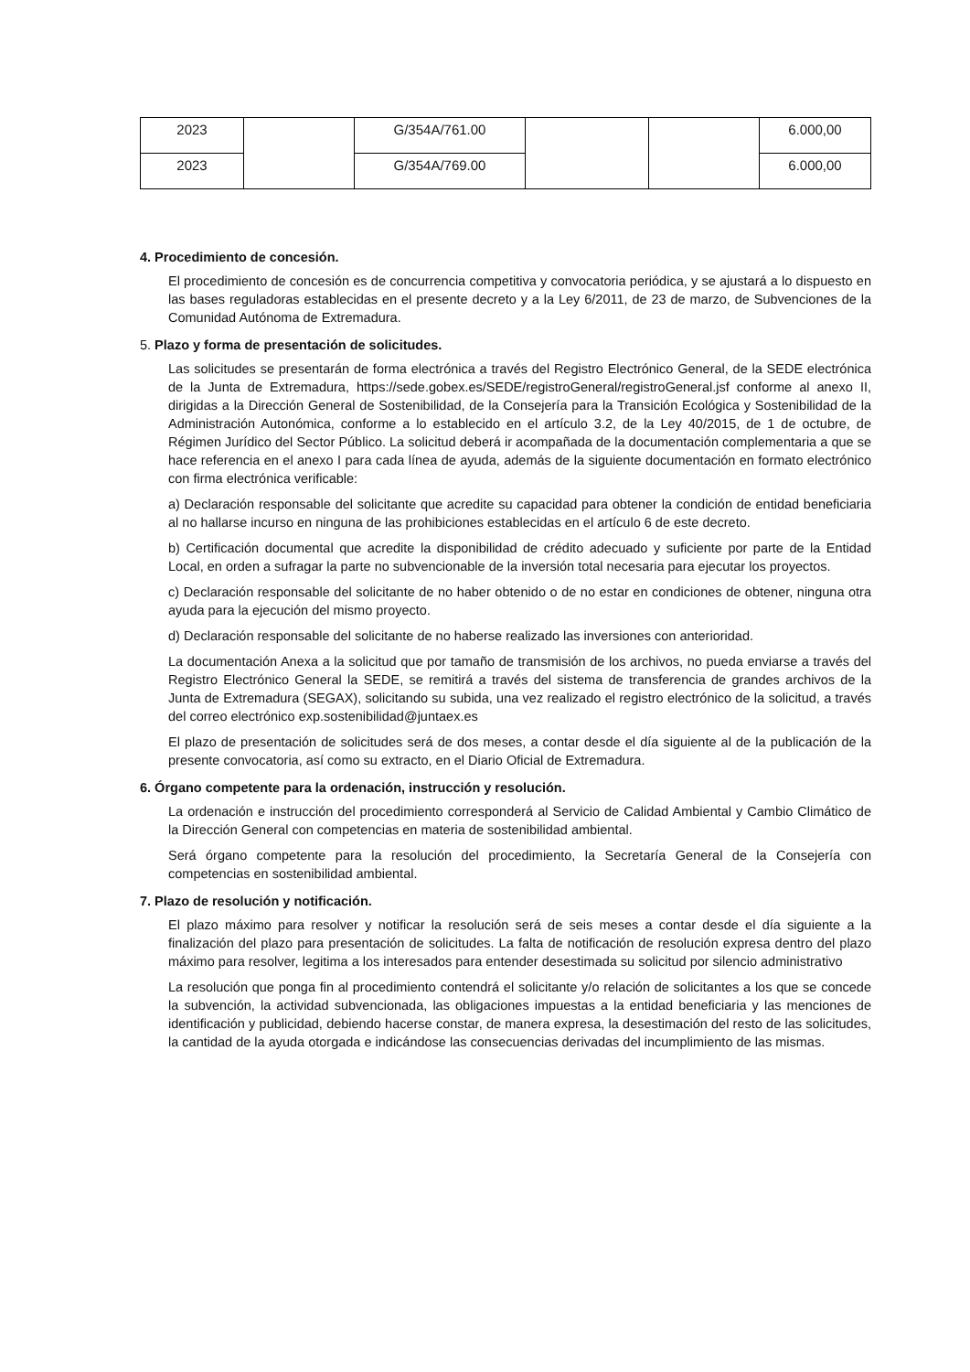| 2023 | | G/354A/761.00 | | | 6.000,00 |
| 2023 | | G/354A/769.00 | | | 6.000,00 |
4. Procedimiento de concesión.
El procedimiento de concesión es de concurrencia competitiva y convocatoria periódica, y se ajustará a lo dispuesto en las bases reguladoras establecidas en el presente decreto y a la Ley 6/2011, de 23 de marzo, de Subvenciones de la Comunidad Autónoma de Extremadura.
5. Plazo y forma de presentación de solicitudes.
Las solicitudes se presentarán de forma electrónica a través del Registro Electrónico General, de la SEDE electrónica de la Junta de Extremadura, https://sede.gobex.es/SEDE/registroGeneral/registroGeneral.jsf conforme al anexo II, dirigidas a la Dirección General de Sostenibilidad, de la Consejería para la Transición Ecológica y Sostenibilidad de la Administración Autonómica, conforme a lo establecido en el artículo 3.2, de la Ley 40/2015, de 1 de octubre, de Régimen Jurídico del Sector Público. La solicitud deberá ir acompañada de la documentación complementaria a que se hace referencia en el anexo I para cada línea de ayuda, además de la siguiente documentación en formato electrónico con firma electrónica verificable:
a) Declaración responsable del solicitante que acredite su capacidad para obtener la condición de entidad beneficiaria al no hallarse incurso en ninguna de las prohibiciones establecidas en el artículo 6 de este decreto.
b) Certificación documental que acredite la disponibilidad de crédito adecuado y suficiente por parte de la Entidad Local, en orden a sufragar la parte no subvencionable de la inversión total necesaria para ejecutar los proyectos.
c) Declaración responsable del solicitante de no haber obtenido o de no estar en condiciones de obtener, ninguna otra ayuda para la ejecución del mismo proyecto.
d) Declaración responsable del solicitante de no haberse realizado las inversiones con anterioridad.
La documentación Anexa a la solicitud que por tamaño de transmisión de los archivos, no pueda enviarse a través del Registro Electrónico General la SEDE, se remitirá a través del sistema de transferencia de grandes archivos de la Junta de Extremadura (SEGAX), solicitando su subida, una vez realizado el registro electrónico de la solicitud, a través del correo electrónico exp.sostenibilidad@juntaex.es
El plazo de presentación de solicitudes será de dos meses, a contar desde el día siguiente al de la publicación de la presente convocatoria, así como su extracto, en el Diario Oficial de Extremadura.
6. Órgano competente para la ordenación, instrucción y resolución.
La ordenación e instrucción del procedimiento corresponderá al Servicio de Calidad Ambiental y Cambio Climático de la Dirección General con competencias en materia de sostenibilidad ambiental.
Será órgano competente para la resolución del procedimiento, la Secretaría General de la Consejería con competencias en sostenibilidad ambiental.
7. Plazo de resolución y notificación.
El plazo máximo para resolver y notificar la resolución será de seis meses a contar desde el día siguiente a la finalización del plazo para presentación de solicitudes. La falta de notificación de resolución expresa dentro del plazo máximo para resolver, legitima a los interesados para entender desestimada su solicitud por silencio administrativo
La resolución que ponga fin al procedimiento contendrá el solicitante y/o relación de solicitantes a los que se concede la subvención, la actividad subvencionada, las obligaciones impuestas a la entidad beneficiaria y las menciones de identificación y publicidad, debiendo hacerse constar, de manera expresa, la desestimación del resto de las solicitudes, la cantidad de la ayuda otorgada e indicándose las consecuencias derivadas del incumplimiento de las mismas.